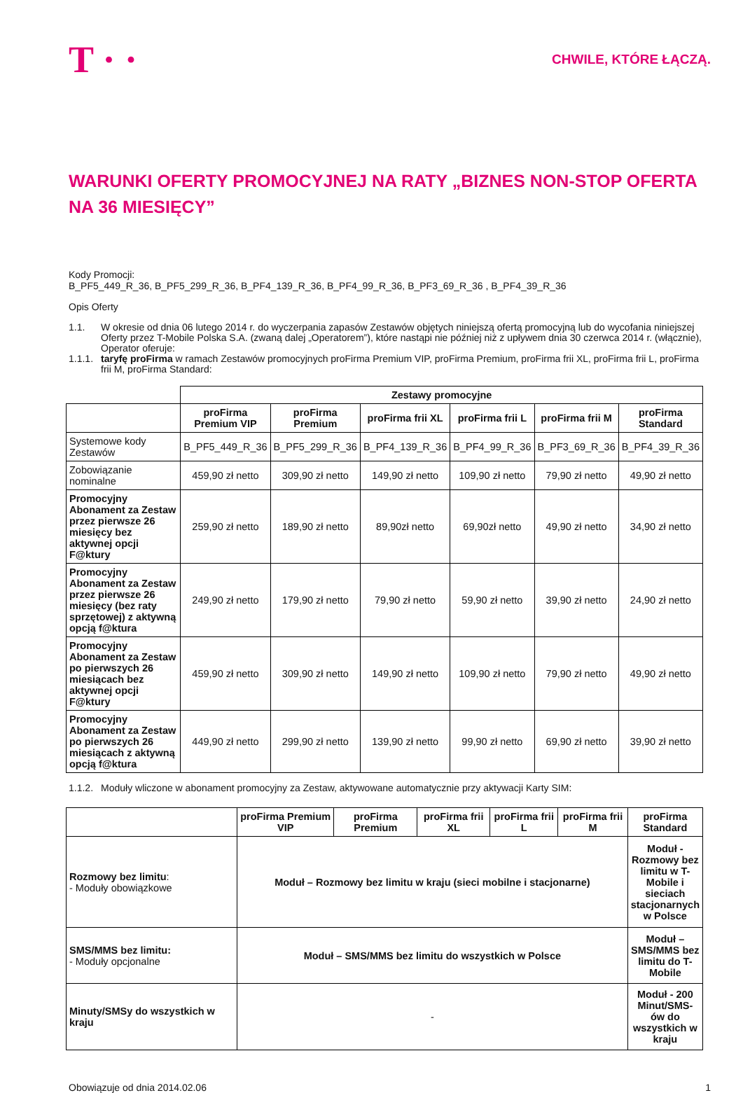T · ·
CHWILE, KTÓRE ŁĄCZĄ.
WARUNKI OFERTY PROMOCYJNEJ NA RATY „BIZNES NON-STOP OFERTA NA 36 MIESIĘCY”
Kody Promocji:
B_PF5_449_R_36, B_PF5_299_R_36, B_PF4_139_R_36, B_PF4_99_R_36, B_PF3_69_R_36 , B_PF4_39_R_36
Opis Oferty
1.1. W okresie od dnia 06 lutego 2014 r. do wyczerpania zapasów Zestawów objętych niniejszą ofertą promocyjną lub do wycofania niniejszej Oferty przez T-Mobile Polska S.A. (zwaną dalej „Operatorem”), które nastąpi nie później niż z upływem dnia 30 czerwca 2014 r. (włącznie), Operator oferuje:
1.1.1. taryfę proFirma w ramach Zestawów promocyjnych proFirma Premium VIP, proFirma Premium, proFirma frii XL, proFirma frii L, proFirma frii M, proFirma Standard:
| | Zestawy promocyjne | | | | | |
| | proFirma Premium VIP | proFirma Premium | proFirma frii XL | proFirma frii L | proFirma frii M | proFirma Standard |
| Systemowe kody Zestawów | B_PF5_449_R_36 | B_PF5_299_R_36 | B_PF4_139_R_36 | B_PF4_99_R_36 | B_PF3_69_R_36 | B_PF4_39_R_36 |
| Zobowiązanie nominalne | 459,90 zł netto | 309,90 zł netto | 149,90 zł netto | 109,90 zł netto | 79,90 zł netto | 49,90 zł netto |
| Promocyjny Abonament za Zestaw przez pierwsze 26 miesięcy bez aktywnej opcji F@ktury | 259,90 zł netto | 189,90 zł netto | 89,90zł netto | 69,90zł netto | 49,90 zł netto | 34,90 zł netto |
| Promocyjny Abonament za Zestaw przez pierwsze 26 miesięcy (bez raty sprzętowej) z aktywną opcją f@ktura | 249,90 zł netto | 179,90 zł netto | 79,90 zł netto | 59,90 zł netto | 39,90 zł netto | 24,90 zł netto |
| Promocyjny Abonament za Zestaw po pierwszych 26 miesiącach bez aktywnej opcji F@ktury | 459,90 zł netto | 309,90 zł netto | 149,90 zł netto | 109,90 zł netto | 79,90 zł netto | 49,90 zł netto |
| Promocyjny Abonament za Zestaw po pierwszych 26 miesiącach z aktywną opcją f@ktura | 449,90 zł netto | 299,90 zł netto | 139,90 zł netto | 99,90 zł netto | 69,90 zł netto | 39,90 zł netto |
1.1.2. Moduły wliczone w abonament promocyjny za Zestaw, aktywowane automatycznie przy aktywacji Karty SIM:
| | proFirma Premium VIP | proFirma Premium | proFirma frii XL | proFirma frii L | proFirma frii M | proFirma Standard |
| Rozmowy bez limitu : - Moduły obowiązkowe | Moduł – Rozmowy bez limitu w kraju (sieci mobilne i stacjonarne) | | | | | Moduł - Rozmowy bez limitu w T-Mobile i sieciach stacjonarnych w Polsce |
| SMS/MMS bez limitu: - Moduły opcjonalne | Moduł – SMS/MMS bez limitu do wszystkich w Polsce | | | | | Moduł – SMS/MMS bez limitu do T-Mobile |
| Minuty/SMSy do wszystkich w kraju | - | | | | | Moduł - 200 Minut/SMS-ów do wszystkich w kraju |
Obowiązuje od dnia 2014.02.06 1